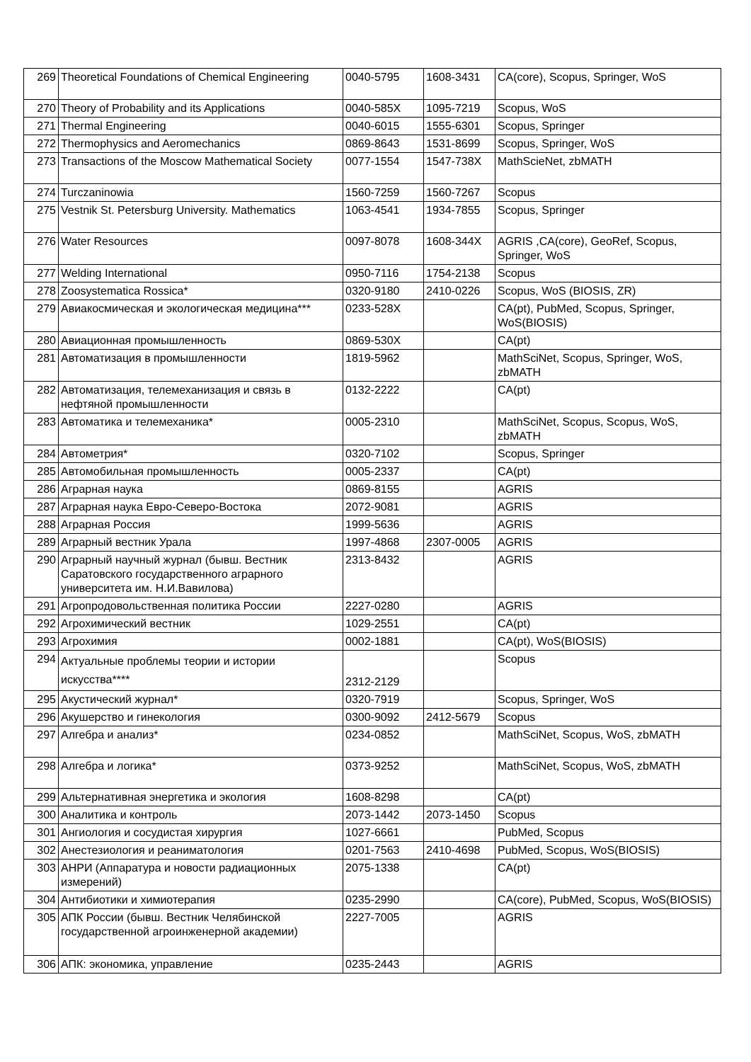| 269 | Theoretical Foundations of Chemical Engineering | 0040-5795 | 1608-3431 | CA(core), Scopus, Springer, WoS |
| 270 | Theory of Probability and its Applications | 0040-585X | 1095-7219 | Scopus, WoS |
| 271 | Thermal Engineering | 0040-6015 | 1555-6301 | Scopus, Springer |
| 272 | Thermophysics and Aeromechanics | 0869-8643 | 1531-8699 | Scopus, Springer, WoS |
| 273 | Transactions of the Moscow Mathematical Society | 0077-1554 | 1547-738X | MathScieNet, zbMATH |
| 274 | Turczaninowia | 1560-7259 | 1560-7267 | Scopus |
| 275 | Vestnik St. Petersburg University. Mathematics | 1063-4541 | 1934-7855 | Scopus, Springer |
| 276 | Water Resources | 0097-8078 | 1608-344X | AGRIS ,CA(core), GeoRef, Scopus, Springer, WoS |
| 277 | Welding International | 0950-7116 | 1754-2138 | Scopus |
| 278 | Zoosystematica Rossica* | 0320-9180 | 2410-0226 | Scopus, WoS (BIOSIS, ZR) |
| 279 | Авиакосмическая и экологическая медицина*** | 0233-528X | | CA(pt), PubMed, Scopus, Springer, WoS(BIOSIS) |
| 280 | Авиационная промышленность | 0869-530X | | CA(pt) |
| 281 | Автоматизация в промышленности | 1819-5962 | | MathSciNet, Scopus, Springer, WoS, zbMATH |
| 282 | Автоматизация, телемеханизация и связь в нефтяной промышленности | 0132-2222 | | CA(pt) |
| 283 | Автоматика и телемеханика* | 0005-2310 | | MathSciNet, Scopus, Scopus, WoS, zbMATH |
| 284 | Автометрия* | 0320-7102 | | Scopus, Springer |
| 285 | Автомобильная промышленность | 0005-2337 | | CA(pt) |
| 286 | Аграрная наука | 0869-8155 | | AGRIS |
| 287 | Аграрная наука Евро-Северо-Востока | 2072-9081 | | AGRIS |
| 288 | Аграрная Россия | 1999-5636 | | AGRIS |
| 289 | Аграрный вестник Урала | 1997-4868 | 2307-0005 | AGRIS |
| 290 | Аграрный научный журнал (бывш. Вестник Саратовского государственного аграрного университета им. Н.И.Вавилова) | 2313-8432 | | AGRIS |
| 291 | Агропродовольственная политика России | 2227-0280 | | AGRIS |
| 292 | Агрохимический вестник | 1029-2551 | | CA(pt) |
| 293 | Агрохимия | 0002-1881 | | CA(pt), WoS(BIOSIS) |
| 294 | Актуальные проблемы теории и истории искусства**** | 2312-2129 | | Scopus |
| 295 | Акустический журнал* | 0320-7919 | | Scopus, Springer, WoS |
| 296 | Акушерство и гинекология | 0300-9092 | 2412-5679 | Scopus |
| 297 | Алгебра и анализ* | 0234-0852 | | MathSciNet, Scopus, WoS, zbMATH |
| 298 | Алгебра и логика* | 0373-9252 | | MathSciNet, Scopus, WoS, zbMATH |
| 299 | Альтернативная энергетика и экология | 1608-8298 | | CA(pt) |
| 300 | Аналитика и контроль | 2073-1442 | 2073-1450 | Scopus |
| 301 | Ангиология и сосудистая хирургия | 1027-6661 | | PubMed, Scopus |
| 302 | Анестезиология и реаниматология | 0201-7563 | 2410-4698 | PubMed, Scopus, WoS(BIOSIS) |
| 303 | АНРИ (Аппаратура и новости радиационных измерений) | 2075-1338 | | CA(pt) |
| 304 | Антибиотики и химиотерапия | 0235-2990 | | CA(core), PubMed, Scopus, WoS(BIOSIS) |
| 305 | АПК России (бывш. Вестник Челябинской государственной агроинженерной академии) | 2227-7005 | | AGRIS |
| 306 | АПК: экономика, управление | 0235-2443 | | AGRIS |